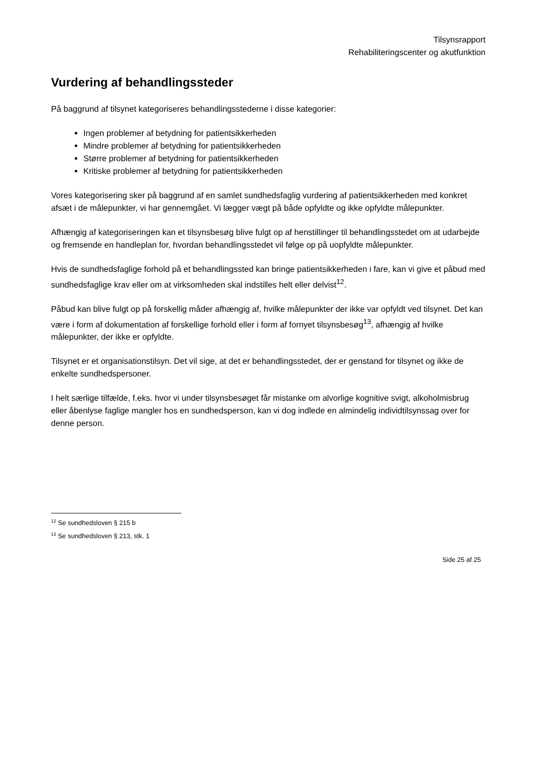Tilsynsrapport
Rehabiliteringscenter og akutfunktion
Vurdering af behandlingssteder
På baggrund af tilsynet kategoriseres behandlingsstederne i disse kategorier:
Ingen problemer af betydning for patientsikkerheden
Mindre problemer af betydning for patientsikkerheden
Større problemer af betydning for patientsikkerheden
Kritiske problemer af betydning for patientsikkerheden
Vores kategorisering sker på baggrund af en samlet sundhedsfaglig vurdering af patientsikkerheden med konkret afsæt i de målepunkter, vi har gennemgået. Vi lægger vægt på både opfyldte og ikke opfyldte målepunkter.
Afhængig af kategoriseringen kan et tilsynsbesøg blive fulgt op af henstillinger til behandlingsstedet om at udarbejde og fremsende en handleplan for, hvordan behandlingsstedet vil følge op på uopfyldte målepunkter.
Hvis de sundhedsfaglige forhold på et behandlingssted kan bringe patientsikkerheden i fare, kan vi give et påbud med sundhedsfaglige krav eller om at virksomheden skal indstilles helt eller delvist<sup>12</sup>.
Påbud kan blive fulgt op på forskellig måder afhængig af, hvilke målepunkter der ikke var opfyldt ved tilsynet. Det kan være i form af dokumentation af forskellige forhold eller i form af fornyet tilsynsbesøg<sup>13</sup>, afhængig af hvilke målepunkter, der ikke er opfyldte.
Tilsynet er et organisationstilsyn. Det vil sige, at det er behandlingsstedet, der er genstand for tilsynet og ikke de enkelte sundhedspersoner.
I helt særlige tilfælde, f.eks. hvor vi under tilsynsbesøget får mistanke om alvorlige kognitive svigt, alkoholmisbrug eller åbenlyse faglige mangler hos en sundhedsperson, kan vi dog indlede en almindelig individtilsynssag over for denne person.
<sup>12</sup> Se sundhedsloven § 215 b
<sup>13</sup> Se sundhedsloven § 213, stk. 1
Side 25 af 25